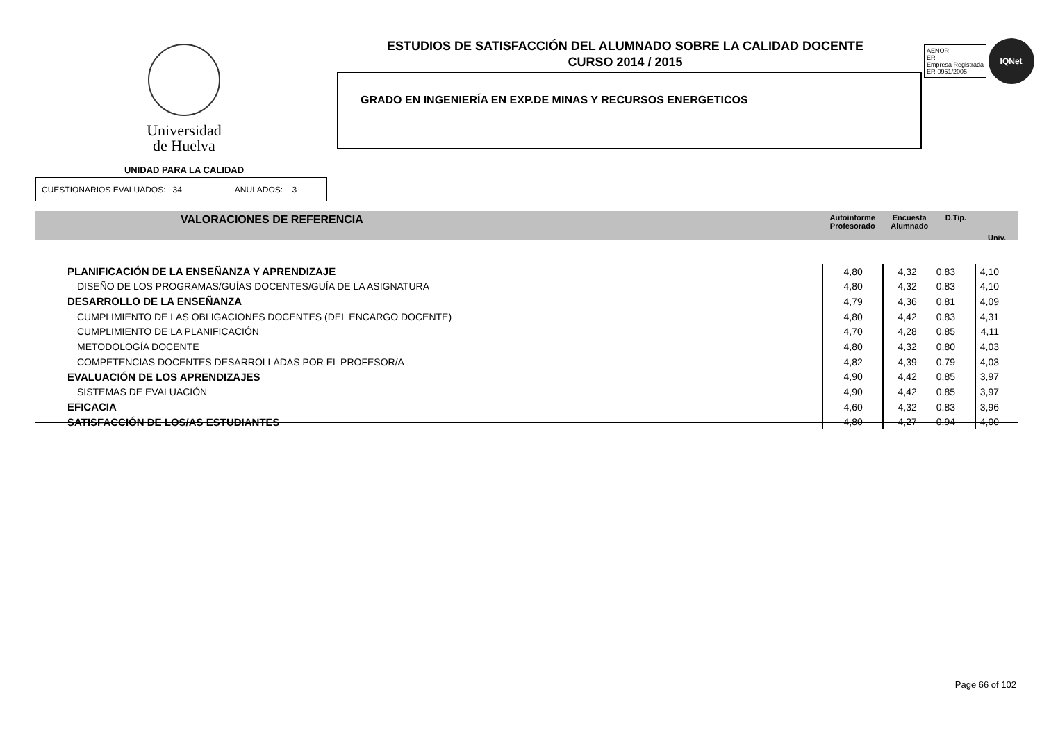Universidad
de Huelva
UNIDAD PARA LA CALIDAD
ESTUDIOS DE SATISFACCIÓN DEL ALUMNADO SOBRE LA CALIDAD DOCENTE
CURSO 2014 / 2015
GRADO EN INGENIERÍA EN EXP.DE MINAS Y RECURSOS ENERGETICOS
AENOR
ER
Empresa Registrada
ER-0951/2005 IQNet
CUESTIONARIOS EVALUADOS: 34 ANULADOS: 3
| VALORACIONES DE REFERENCIA | Autoinforme Profesorado | Encuesta Alumnado | D.Tip. | Univ. |
| --- | --- | --- | --- | --- |
| PLANIFICACIÓN DE LA ENSEÑANZA Y APRENDIZAJE | 4,80 | 4,32 | 0,83 | 4,10 |
| DISEÑO DE LOS PROGRAMAS/GUÍAS DOCENTES/GUÍA DE LA ASIGNATURA | 4,80 | 4,32 | 0,83 | 4,10 |
| DESARROLLO DE LA ENSEÑANZA | 4,79 | 4,36 | 0,81 | 4,09 |
| CUMPLIMIENTO DE LAS OBLIGACIONES DOCENTES (DEL ENCARGO DOCENTE) | 4,80 | 4,42 | 0,83 | 4,31 |
| CUMPLIMIENTO DE LA PLANIFICACIÓN | 4,70 | 4,28 | 0,85 | 4,11 |
| METODOLOGÍA DOCENTE | 4,80 | 4,32 | 0,80 | 4,03 |
| COMPETENCIAS DOCENTES DESARROLLADAS POR EL PROFESOR/A | 4,82 | 4,39 | 0,79 | 4,03 |
| EVALUACIÓN DE LOS APRENDIZAJES | 4,90 | 4,42 | 0,85 | 3,97 |
| SISTEMAS DE EVALUACIÓN | 4,90 | 4,42 | 0,85 | 3,97 |
| EFICACIA | 4,60 | 4,32 | 0,83 | 3,96 |
| SATISFACCIÓN DE LOS/AS ESTUDIANTES | 4,80 | 4,27 | 0,94 | 4,00 |
Page 66 of 102